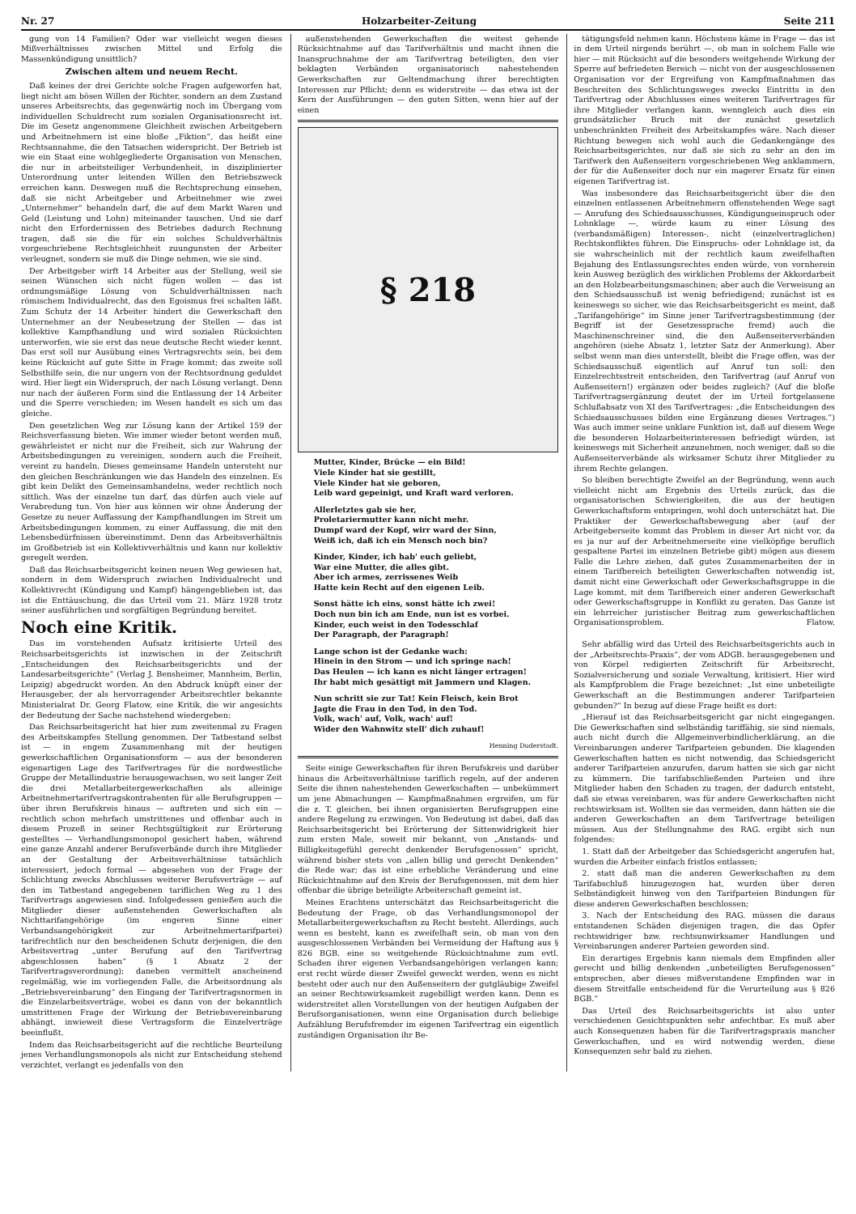Nr. 27 Holzarbeiter-Zeitung Seite 211
gung von 14 Familien? Oder war vielleicht wegen dieses Mißverhältnisses zwischen Mittel und Erfolg die Massenkündigung unsittlich?
Zwischen altem und neuem Recht.
Daß keines der drei Gerichte solche Fragen aufgeworfen hat, liegt nicht am bösen Willen der Richter, sondern an dem Zustand unseres Arbeitsrechts, das gegenwärtig noch im Übergang vom individuellen Schuldrecht zum sozialen Organisationsrecht ist. Die im Gesetz angenommene Gleichheit zwischen Arbeitgebern und Arbeitnehmern ist eine bloße „Fiktion“, das heißt eine Rechtsannahme, die den Tatsachen widerspricht. Der Betrieb ist wie ein Staat eine wohlgegliederte Organisation von Menschen, die nur in arbeitsteiliger Verbundenheit, in disziplinierter Unterordnung unter leitenden Willen den Betriebszweck erreichen kann. Deswegen muß die Rechtsprechung einsehen, daß sie nicht Arbeitgeber und Arbeitnehmer wie zwei „Unternehmer“ behandeln darf, die auf dem Markt Waren und Geld (Leistung und Lohn) miteinander tauschen. Und sie darf nicht den Erfordernissen des Betriebes dadurch Rechnung tragen, daß sie die für ein solches Schuldverhältnis vorgeschriebene Rechtsgleichheit zuungunsten der Arbeiter verleugnet, sondern sie muß die Dinge nehmen, wie sie sind.
Der Arbeitgeber wirft 14 Arbeiter aus der Stellung, weil sie seinen Wünschen sich nicht fügen wollen — das ist ordnungsmäßige Lösung von Schuldverhältnissen nach römischem Individualrecht, das den Egoismus frei schalten läßt. Zum Schutz der 14 Arbeiter hindert die Gewerkschaft den Unternehmer an der Neubesetzung der Stellen — das ist kollektive Kampfhandlung und wird sozialen Rücksichten unterworfen, wie sie erst das neue deutsche Recht wieder kennt. Das erst soll nur Ausübung eines Vertragsrechts sein, bei dem keine Rücksicht auf gute Sitte in Frage kommt; das zweite soll Selbsthilfe sein, die nur ungern von der Rechtsordnung geduldet wird. Hier liegt ein Widerspruch, der nach Lösung verlangt. Denn nur nach der äußeren Form sind die Entlassung der 14 Arbeiter und die Sperre verschieden; im Wesen handelt es sich um das gleiche.
Den gesetzlichen Weg zur Lösung kann der Artikel 159 der Reichsverfassung bieten. Wie immer wieder betont werden muß, gewährleistet er nicht nur die Freiheit, sich zur Wahrung der Arbeitsbedingungen zu vereinigen, sondern auch die Freiheit, vereint zu handeln. Dieses gemeinsame Handeln untersteht nur den gleichen Beschränkungen wie das Handeln des einzelnen. Es gibt kein Delikt des Gemeinsamhandelns, weder rechtlich noch sittlich. Was der einzelne tun darf, das dürfen auch viele auf Verabredung tun. Von hier aus können wir ohne Änderung der Gesetze zu neuer Auffassung der Kampfhandlungen im Streit um Arbeitsbedingungen kommen, zu einer Auffassung, die mit den Lebensbedürfnissen übereinstimmt. Denn das Arbeitsverhältnis im Großbetrieb ist ein Kollektivverhältnis und kann nur kollektiv geregelt werden.
Daß das Reichsarbeitsgericht keinen neuen Weg gewiesen hat, sondern in dem Widerspruch zwischen Individualrecht und Kollektivrecht (Kündigung und Kampf) hängengeblieben ist, das ist die Enttäuschung, die das Urteil vom 21. März 1928 trotz seiner ausführlichen und sorgfältigen Begründung bereitet.
Noch eine Kritik.
Das im vorstehenden Aufsatz kritisierte Urteil des Reichsarbeitsgerichts ist inzwischen in der Zeitschrift „Entscheidungen des Reichsarbeitsgerichts und der Landesarbeitsgerichte“ (Verlag J. Bensheimer, Mannheim, Berlin, Leipzig) abgedruckt worden. An den Abdruck knüpft einer der Herausgeber, der als hervorragender Arbeitsrechtler bekannte Ministerialrat Dr. Georg Flatow, eine Kritik, die wir angesichts der Bedeutung der Sache nachstehend wiedergeben:
Das Reichsarbeitsgericht hat hier zum zweitenmal zu Fragen des Arbeitskampfes Stellung genommen. Der Tatbestand selbst ist — in engem Zusammenhang mit der heutigen gewerkschaftlichen Organisationsform — aus der besonderen eigenartigen Lage des Tarifvertrages für die nordwestliche Gruppe der Metallindustrie herausgewachsen, wo seit langer Zeit die drei Metallarbeitergewerkschaften als alleinige Arbeitnehmertarifvertragskontrahenten für alle Berufsgruppen — über ihren Berufskreis hinaus — auftreten und sich ein — rechtlich schon mehrfach umstrittenes und offenbar auch in diesem Prozeß in seiner Rechtsgültigkeit zur Erörterung gestelltes — Verhandlungsmonopol gesichert haben, während eine ganze Anzahl anderer Berufsverbände durch ihre Mitglieder an der Gestaltung der Arbeitsverhältnisse tatsächlich interessiert, jedoch formal — abgesehen von der Frage der Schlichtung zwecks Abschlusses weiterer Berufsverträge — auf den im Tatbestand angegebenen tariflichen Weg zu 1 des Tarifvertrags angewiesen sind. Infolgedessen genießen auch die Mitglieder dieser außenstehenden Gewerkschaften als Nichttarifangehörige (im engeren Sinne einer Verbandsangehörigkeit zur Arbeitnehmertarifpartei) tarifrechtlich nur den bescheidenen Schutz derjenigen, die den Arbeitsvertrag „unter Berufung auf den Tarifvertrag abgeschlossen haben“ (§ 1 Absatz 2 der Tarifvertragsverordnung); daneben vermittelt anscheinend regelmäßig, wie im vorliegenden Falle, die Arbeitsordnung als „Betriebsvereinbarung“ den Eingang der Tarifvertragsnormen in die Einzelarbeitsverträge, wobei es dann von der bekanntlich umstrittenen Frage der Wirkung der Betriebsvereinbarung abhängt, inwieweit diese Vertragsform die Einzelverträge beeinflußt.
Indem das Reichsarbeitsgericht auf die rechtliche Beurteilung jenes Verhandlungsmonopols als nicht zur Entscheidung stehend verzichtet, verlangt es jedenfalls von den
außenstehenden Gewerkschaften die weitest gehende Rücksichtnahme auf das Tarifverhältnis und macht ihnen die Inanspruchnahme der am Tarifvertrag beteiligten, den vier beklagten Verbänden organisatorisch nahestehenden Gewerkschaften zur Geltendmachung ihrer berechtigten Interessen zur Pflicht; denn es widerstreite — das etwa ist der Kern der Ausführungen — den guten Sitten, wenn hier auf der einen
§ 218
Mutter, Kinder, Brücke — ein Bild!
Viele Kinder hat sie gestillt,
Viele Kinder hat sie geboren,
Leib ward gepeinigt, und Kraft ward verloren.
Allerletztes gab sie her,
Proletariermutter kann nicht mehr.
Dumpf ward der Kopf, wirr ward der Sinn,
Weiß ich, daß ich ein Mensch noch bin?
Kinder, Kinder, ich hab' euch geliebt,
War eine Mutter, die alles gibt.
Aber ich armes, zerrissenes Weib
Hatte kein Recht auf den eigenen Leib.
Sonst hätte ich eins, sonst hätte ich zwei!
Doch nun bin ich am Ende, nun ist es vorbei.
Kinder, euch weist in den Todesschlaf
Der Paragraph, der Paragraph!
Lange schon ist der Gedanke wach:
Hinein in den Strom — und ich springe nach!
Das Heulen — ich kann es nicht länger ertragen!
Ihr habt mich gesättigt mit Jammern und Klagen.
Nun schritt sie zur Tat! Kein Fleisch, kein Brot
Jagte die Frau in den Tod, in den Tod.
Volk, wach' auf, Volk, wach' auf!
Wider den Wahnwitz stell' dich zuhauf!
Henning Duderstadt.
Seite einige Gewerkschaften für ihren Berufskreis und darüber hinaus die Arbeitsverhältnisse tariflich regeln, auf der anderen Seite die ihnen nahestehenden Gewerkschaften — unbekümmert um jene Abmachungen — Kampfmaßnahmen ergreifen, um für die z. T. gleichen, bei ihnen organisierten Berufsgruppen eine andere Regelung zu erzwingen. Von Bedeutung ist dabei, daß das Reichsarbeitsgericht bei Erörterung der Sittenwidrigkeit hier zum ersten Male, soweit mir bekannt, von „Anstands- und Billigkeitsgefühl gerecht denkender Berufsgenossen“ spricht, während bisher stets von „allen billig und gerecht Denkenden“ die Rede war; das ist eine erhebliche Veränderung und eine Rücksichtnahme auf den Kreis der Berufsgenossen, mit dem hier offenbar die übrige beteiligte Arbeiterschaft gemeint ist.
Meines Erachtens unterschätzt das Reichsarbeitsgericht die Bedeutung der Frage, ob das Verhandlungsmonopol der Metallarbeitergewerkschaften zu Recht besteht. Allerdings, auch wenn es besteht, kann es zweifelhaft sein, ob man von den ausgeschlossenen Verbänden bei Vermeidung der Haftung aus § 826 BGB. eine so weitgehende Rücksichtnahme zum evtl. Schaden ihrer eigenen Verbandsangehörigen verlangen kann; erst recht würde dieser Zweifel geweckt werden, wenn es nicht besteht oder auch nur den Außenseitern der gutgläubige Zweifel an seiner Rechtswirksamkeit zugebilligt werden kann. Denn es widerstreitet allen Vorstellungen von der heutigen Aufgaben der Berufsorganisationen, wenn eine Organisation durch beliebige Aufzählung Berufsfremder im eigenen Tarifvertrag ein eigentlich zuständigen Organisation ihr Be-
tätigungsfeld nehmen kann. Höchstens käme in Frage — das ist in dem Urteil nirgends berührt —, ob man in solchem Falle wie hier — mit Rücksicht auf die besonders weitgehende Wirkung der Sperre auf befriedeten Bereich — nicht von der ausgeschlossenen Organisation vor der Ergreifung von Kampfmaßnahmen das Beschreiten des Schlichtungsweges zwecks Eintritts in den Tarifvertrag oder Abschlusses eines weiteren Tarifvertrages für ihre Mitglieder verlangen kann, wenngleich auch dies ein grundsätzlicher Bruch mit der zunächst gesetzlich unbeschränkten Freiheit des Arbeitskampfes wäre. Nach dieser Richtung bewegen sich wohl auch die Gedankengänge des Reichsarbeitsgerichtes, nur daß sie sich zu sehr an den im Tarifwerk den Außenseitern vorgeschriebenen Weg anklammern, der für die Außenseiter doch nur ein magerer Ersatz für einen eigenen Tarifvertrag ist.
Was insbesondere das Reichsarbeitsgericht über die den einzelnen entlassenen Arbeitnehmern offenstehenden Wege sagt — Anrufung des Schiedsausschusses, Kündigungseinspruch oder Lohnklage —, würde kaum zu einer Lösung des (verbandsmäßigen) Interessen-, nicht (einzelvertraglichen) Rechtskonfliktes führen. Die Einspruchs- oder Lohnklage ist, da sie wahrscheinlich mit der rechtlich kaum zweifelhaften Bejahung des Entlassungsrechtes enden würde, von vornherein kein Ausweg bezüglich des wirklichen Problems der Akkordarbeit an den Holzbearbeitungsmaschinen; aber auch die Verweisung an den Schiedsausschuß ist wenig befriedigend; zunächst ist es keineswegs so sicher, wie das Reichsarbeitsgericht es meint, daß „Tarifangehörige“ im Sinne jener Tarifvertragsbestimmung (der Begriff ist der Gesetzessprache fremd) auch die Maschinenschreiner sind, die den Außenseiterverbänden angehören (siehe Absatz 1, letzter Satz der Anmerkung). Aber selbst wenn man dies unterstellt, bleibt die Frage offen, was der Schiedsausschuß eigentlich auf Anruf tun soll: den Einzelrechtsstreit entscheiden, den Tarifvertrag (auf Anruf von Außenseitern!) ergänzen oder beides zugleich? (Auf die bloße Tarifvertragsergänzung deutet der im Urteil fortgelassene Schlußabsatz von XI des Tarifvertrages: „die Entscheidungen des Schiedsausschusses bilden eine Ergänzung dieses Vertrages.“) Was auch immer seine unklare Funktion ist, daß auf diesem Wege die besonderen Holzarbeiterinteressen befriedigt würden, ist keineswegs mit Sicherheit anzunehmen, noch weniger, daß so die Außenseiterverbände als wirksamer Schutz ihrer Mitglieder zu ihrem Rechte gelangen.
So bleiben berechtigte Zweifel an der Begründung, wenn auch vielleicht nicht am Ergebnis des Urteils zurück, das die organisatorischen Schwierigkeiten, die aus der heutigen Gewerkschaftsform entspringen, wohl doch unterschätzt hat. Die Praktiker der Gewerkschaftsbewegung aber (auf der Arbeitgeberseite kommt das Problem in dieser Art nicht vor, da es ja nur auf der Arbeitnehmerseite eine vielköpfige beruflich gespaltene Partei im einzelnen Betriebe gibt) mögen aus diesem Falle die Lehre ziehen, daß gutes Zusammenarbeiten der in einem Tarifbereich beteiligten Gewerkschaften notwendig ist, damit nicht eine Gewerkschaft oder Gewerkschaftsgruppe in die Lage kommt, mit dem Tarifbereich einer anderen Gewerkschaft oder Gewerkschaftsgruppe in Konflikt zu geraten. Das Ganze ist ein lehrreicher juristischer Beitrag zum gewerkschaftlichen Organisationsproblem. Flatow.
Sehr abfällig wird das Urteil des Reichsarbeitsgerichts auch in der „Arbeitsrechts-Praxis“, der vom ADGB. herausgegebenen und von Körpel redigierten Zeitschrift für Arbeitsrecht, Sozialversicherung und soziale Verwaltung, kritisiert. Hier wird als Kampfproblem die Frage bezeichnet: „Ist eine unbeteiligte Gewerkschaft an die Bestimmungen anderer Tarifparteien gebunden?“ In bezug auf diese Frage heißt es dort:
„Hierauf ist das Reichsarbeitsgericht gar nicht eingegangen. Die Gewerkschaften sind selbständig tariffähig, sie sind niemals, auch nicht durch die Allgemeinverbindlicherklärung, an die Vereinbarungen anderer Tarifparteien gebunden. Die klagenden Gewerkschaften hatten es nicht notwendig, das Schiedsgericht anderer Tarifparteien anzurufen, darum hatten sie sich gar nicht zu kümmern. Die tarifabschließenden Parteien und ihre Mitglieder haben den Schaden zu tragen, der dadurch entsteht, daß sie etwas vereinbaren, was für andere Gewerkschaften nicht rechtswirksam ist. Wollten sie das vermeiden, dann hätten sie die anderen Gewerkschaften an dem Tarifvertrage beteiligen müssen. Aus der Stellungnahme des RAG. ergibt sich nun folgendes:
1. Statt daß der Arbeitgeber das Schiedsgericht angerufen hat, wurden die Arbeiter einfach fristlos entlassen;
2. statt daß man die anderen Gewerkschaften zu dem Tarifabschluß hinzugezogen hat, wurden über deren Selbständigkeit hinweg von den Tarifparteien Bindungen für diese anderen Gewerkschaften beschlossen;
3. Nach der Entscheidung des RAG. müssen die daraus entstandenen Schäden diejenigen tragen, die das Opfer rechtswidriger bzw. rechtsunwirksamer Handlungen und Vereinbarungen anderer Parteien geworden sind.
Ein derartiges Ergebnis kann niemals dem Empfinden aller gerecht und billig denkenden „unbeteiligten Berufsgenossen“ entsprechen, aber dieses mißverstandene Empfinden war in diesem Streitfalle entscheidend für die Verurteilung aus § 826 BGB.“
Das Urteil des Reichsarbeitsgerichts ist also unter verschiedenen Gesichtspunkten sehr anfechtbar. Es muß aber auch Konsequenzen haben für die Tarifvertragspraxis mancher Gewerkschaften, und es wird notwendig werden, diese Konsequenzen sehr bald zu ziehen.